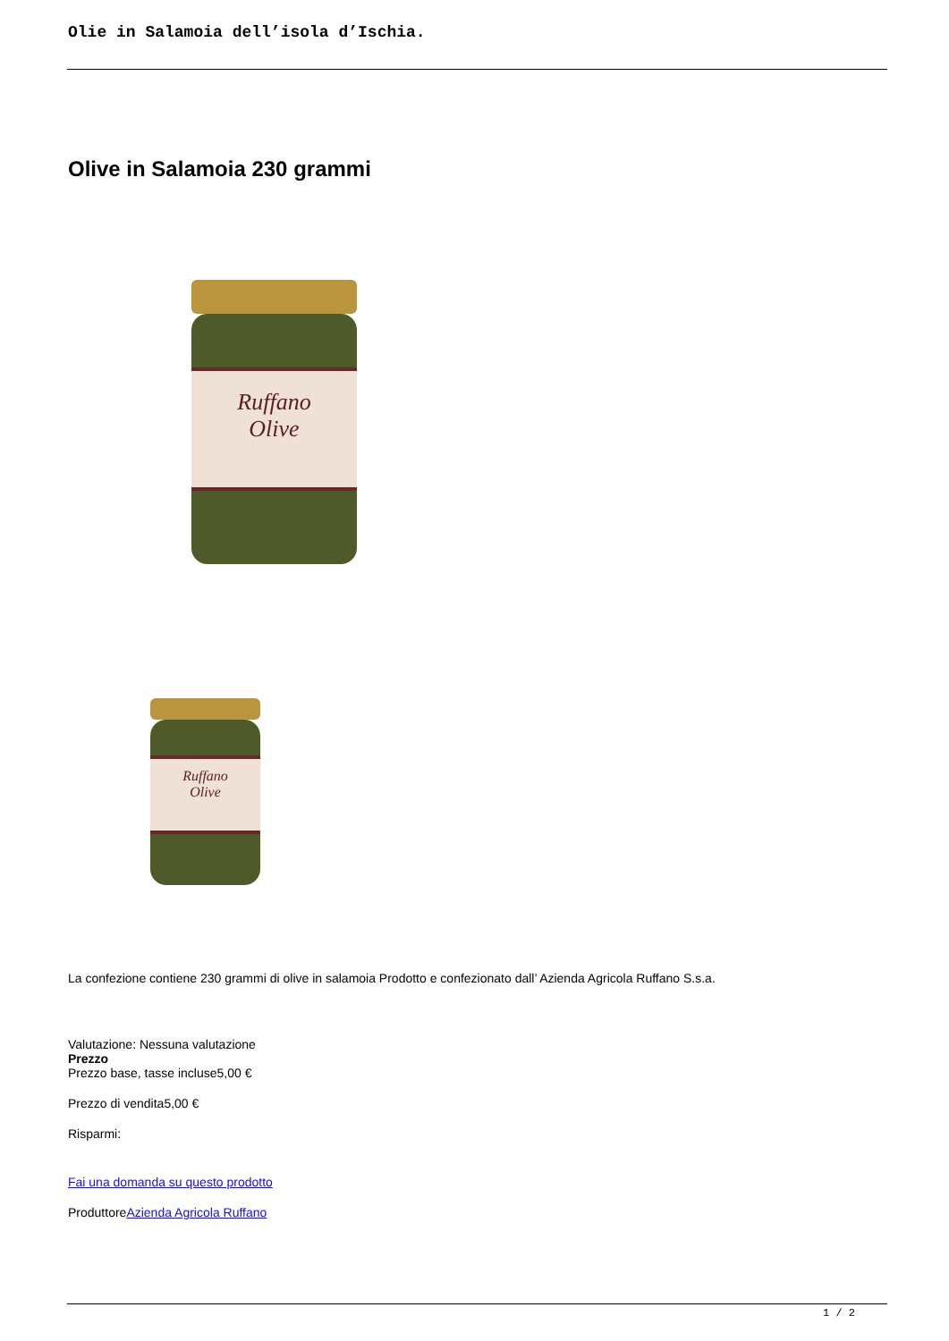Olie in Salamoia dell’isola d’Ischia.
Olive in Salamoia 230 grammi
Ruffano
Olive
Ruffano
Olive
La confezione contiene 230 grammi di olive in salamoia Prodotto e confezionato dall’ Azienda Agricola Ruffano S.s.a.
Valutazione: Nessuna valutazione
Prezzo
Prezzo base, tasse incluse5,00 €
Prezzo di vendita5,00 €
Risparmi:
Fai una domanda su questo prodotto
ProduttoreAzienda Agricola Ruffano
1 / 2